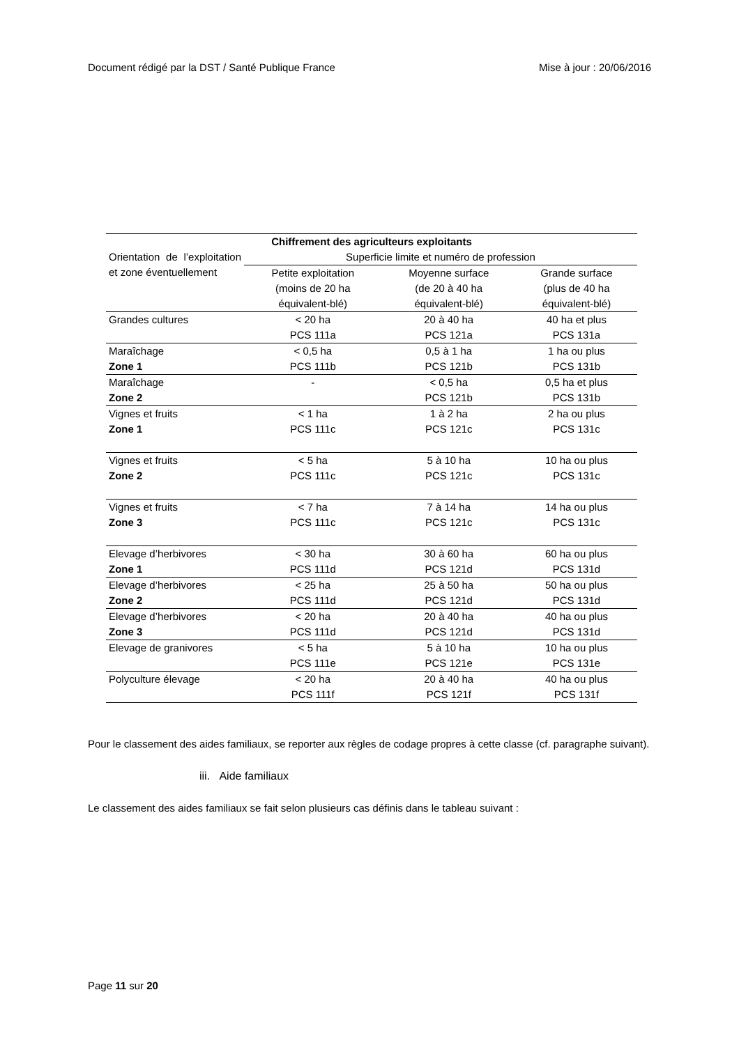Document rédigé par la DST / Santé Publique France Mise à jour : 20/06/2016
| Chiffrement des agriculteurs exploitants | | | |
| --- | --- | --- | --- |
| Orientation de l’exploitation et zone éventuellement | Superficie limite et numéro de profession | | |
| | Petite exploitation (moins de 20 ha équivalent-blé) | Moyenne surface (de 20 à 40 ha équivalent-blé) | Grande surface (plus de 40 ha équivalent-blé) |
| Grandes cultures | < 20 ha PCS 111a | 20 à 40 ha PCS 121a | 40 ha et plus PCS 131a |
| Maraîchage Zone 1 | < 0,5 ha PCS 111b | 0,5 à 1 ha PCS 121b | 1 ha ou plus PCS 131b |
| Maraîchage Zone 2 | - | < 0,5 ha PCS 121b | 0,5 ha et plus PCS 131b |
| Vignes et fruits Zone 1 | < 1 ha PCS 111c | 1 à 2 ha PCS 121c | 2 ha ou plus PCS 131c |
| Vignes et fruits Zone 2 | < 5 ha PCS 111c | 5 à 10 ha PCS 121c | 10 ha ou plus PCS 131c |
| Vignes et fruits Zone 3 | < 7 ha PCS 111c | 7 à 14 ha PCS 121c | 14 ha ou plus PCS 131c |
| Elevage d’herbivores Zone 1 | < 30 ha PCS 111d | 30 à 60 ha PCS 121d | 60 ha ou plus PCS 131d |
| Elevage d’herbivores Zone 2 | < 25 ha PCS 111d | 25 à 50 ha PCS 121d | 50 ha ou plus PCS 131d |
| Elevage d’herbivores Zone 3 | < 20 ha PCS 111d | 20 à 40 ha PCS 121d | 40 ha ou plus PCS 131d |
| Elevage de granivores | < 5 ha PCS 111e | 5 à 10 ha PCS 121e | 10 ha ou plus PCS 131e |
| Polyculture élevage | < 20 ha PCS 111f | 20 à 40 ha PCS 121f | 40 ha ou plus PCS 131f |
Pour le classement des aides familiaux, se reporter aux règles de codage propres à cette classe (cf. paragraphe suivant).
iii. Aide familiaux
Le classement des aides familiaux se fait selon plusieurs cas définis dans le tableau suivant :
Page 11 sur 20